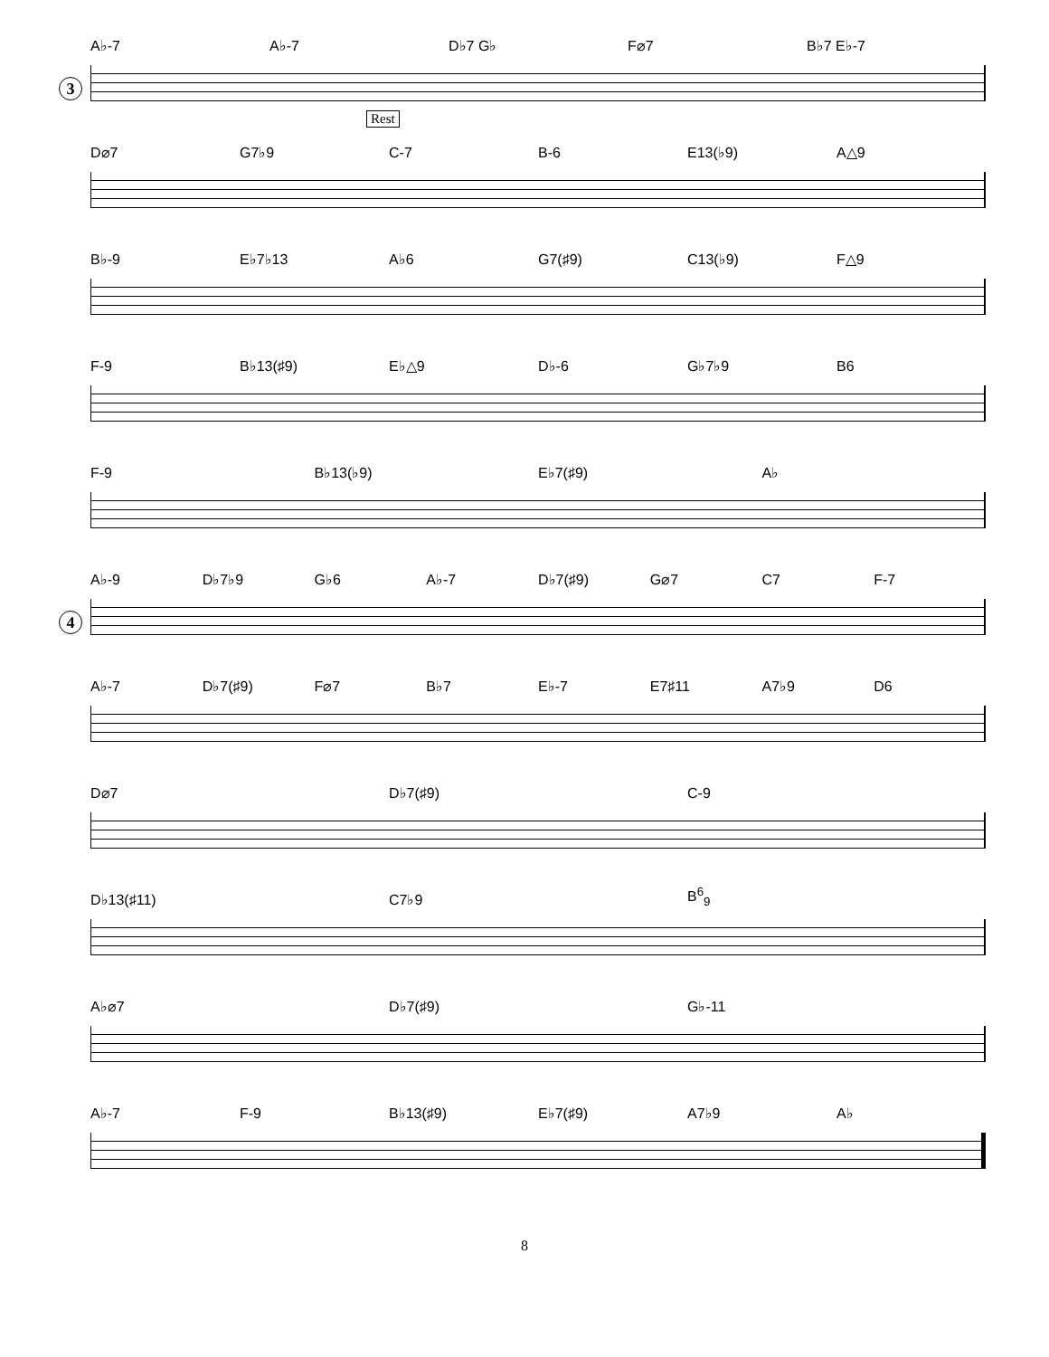3
A♭-7 A♭-7 D♭7 G♭ F⌀7 B♭7 E♭-7
Rest
D⌀7 G7♭9 C-7 B-6 E13(♭9) A△9
B♭-9 E♭7♭13 A♭6 G7(♯9) C13(♭9) F△9
F-9 B♭13(♯9) E♭△9 D♭-6 G♭7♭9 B6
F-9 B♭13(♭9) E♭7(♯9) A♭
4
A♭-9 D♭7♭9 G♭6 A♭-7 D♭7(♯9) G⌀7 C7 F-7
A♭-7 D♭7(♯9) F⌀7 B♭7 E♭-7 E7♯11 A7♭9 D6
D⌀7 D♭7(♯9) C-9
D♭13(♯11) C7♭9 B<sup>6</sup><sub>9</sub>
A♭⌀7 D♭7(♯9) G♭-11
A♭-7 F-9 B♭13(♯9) E♭7(♯9) A7♭9 A♭
8